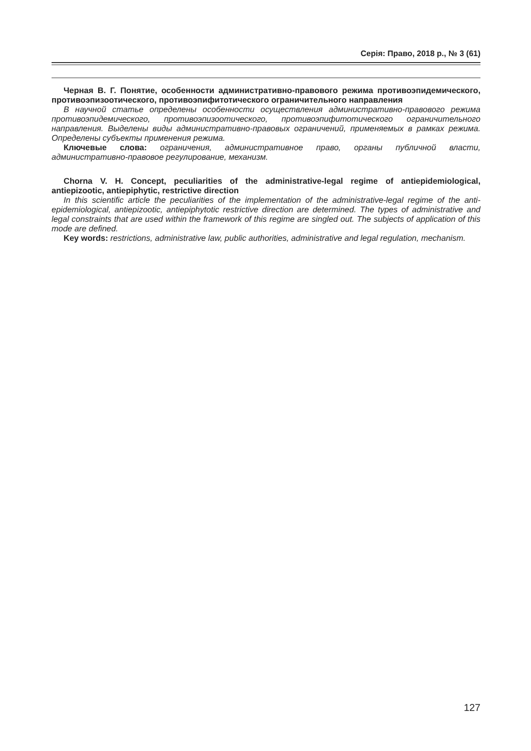Серія: Право, 2018 р., № 3 (61)
Черная В. Г. Понятие, особенности административно-правового режима противоэпидемического, противоэпизоотического, противоэпифитотического ограничительного направления
В научной статье определены особенности осуществления административно-правового режима противоэпидемического, противоэпизоотического, противоэпифитотического ограничительного направления. Выделены виды административно-правовых ограничений, применяемых в рамках режима. Определены субъекты применения режима.
Ключевые слова: ограничения, административное право, органы публичной власти, административно-правовое регулирование, механизм.
Chorna V. H. Concept, peculiarities of the administrative-legal regime of antiepidemiological, antiepizootic, antiepiphytic, restrictive direction
In this scientific article the peculiarities of the implementation of the administrative-legal regime of the anti-epidemiological, antiepizootic, antiepiphytotic restrictive direction are determined. The types of administrative and legal constraints that are used within the framework of this regime are singled out. The subjects of application of this mode are defined.
Key words: restrictions, administrative law, public authorities, administrative and legal regulation, mechanism.
127